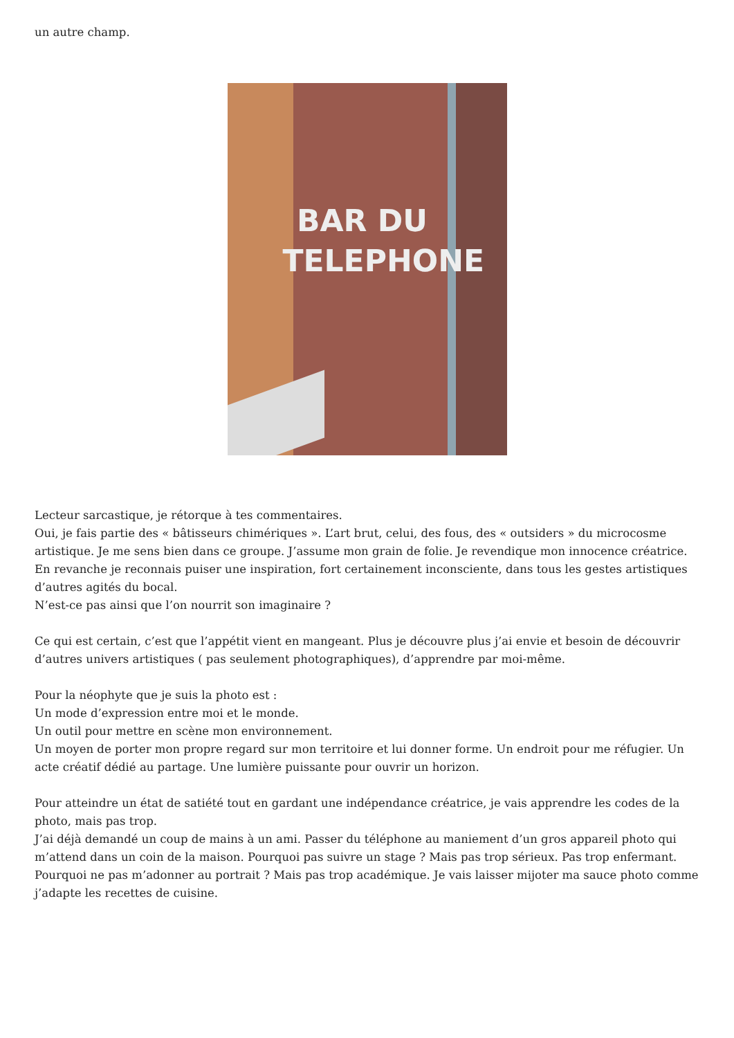un autre champ.
BAR DU
TELEPHONE
Lecteur sarcastique, je rétorque à tes commentaires.
Oui, je fais partie des « bâtisseurs chimériques ». L’art brut, celui, des fous, des « outsiders » du microcosme artistique. Je me sens bien dans ce groupe. J’assume mon grain de folie. Je revendique mon innocence créatrice. En revanche je reconnais puiser une inspiration, fort certainement inconsciente, dans tous les gestes artistiques d’autres agités du bocal.
N’est-ce pas ainsi que l’on nourrit son imaginaire ?
Ce qui est certain, c’est que l’appétit vient en mangeant. Plus je découvre plus j’ai envie et besoin de découvrir d’autres univers artistiques ( pas seulement photographiques), d’apprendre par moi-même.
Pour la néophyte que je suis la photo est :
Un mode d’expression entre moi et le monde.
Un outil pour mettre en scène mon environnement.
Un moyen de porter mon propre regard sur mon territoire et lui donner forme. Un endroit pour me réfugier. Un acte créatif dédié au partage. Une lumière puissante pour ouvrir un horizon.
Pour atteindre un état de satiété tout en gardant une indépendance créatrice, je vais apprendre les codes de la photo, mais pas trop.
J’ai déjà demandé un coup de mains à un ami. Passer du téléphone au maniement d’un gros appareil photo qui m’attend dans un coin de la maison. Pourquoi pas suivre un stage ? Mais pas trop sérieux. Pas trop enfermant. Pourquoi ne pas m’adonner au portrait ? Mais pas trop académique. Je vais laisser mijoter ma sauce photo comme j’adapte les recettes de cuisine.